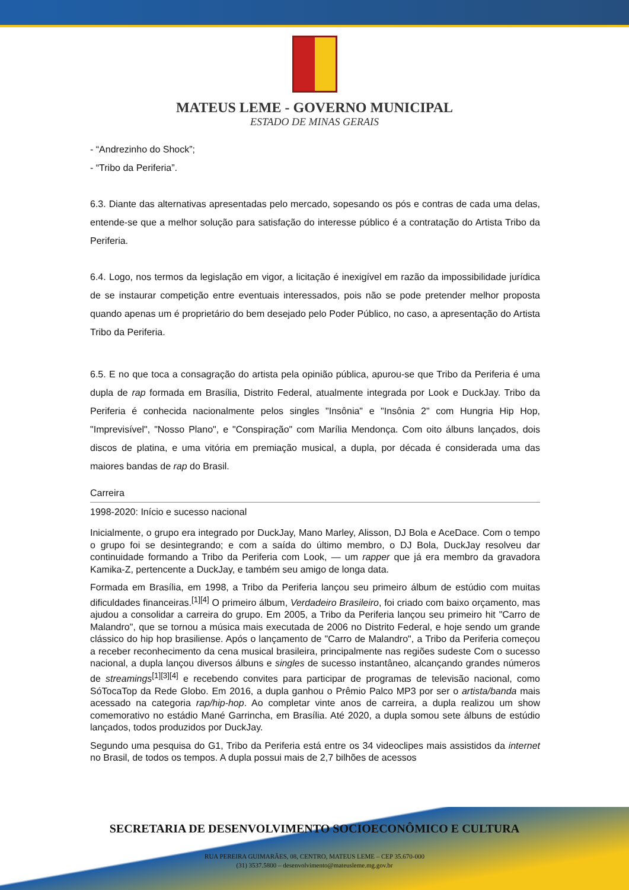MATEUS LEME - GOVERNO MUNICIPAL
ESTADO DE MINAS GERAIS
- “Andrezinho do Shock”;
- “Tribo da Periferia”.
6.3. Diante das alternativas apresentadas pelo mercado, sopesando os pós e contras de cada uma delas, entende-se que a melhor solução para satisfação do interesse público é a contratação do Artista Tribo da Periferia.
6.4. Logo, nos termos da legislação em vigor, a licitação é inexigível em razão da impossibilidade jurídica de se instaurar competição entre eventuais interessados, pois não se pode pretender melhor proposta quando apenas um é proprietário do bem desejado pelo Poder Público, no caso, a apresentação do Artista Tribo da Periferia.
6.5. E no que toca a consagração do artista pela opinião pública, apurou-se que Tribo da Periferia é uma dupla de rap formada em Brasília, Distrito Federal, atualmente integrada por Look e DuckJay. Tribo da Periferia é conhecida nacionalmente pelos singles "Insônia" e "Insônia 2" com Hungria Hip Hop, "Imprevisível", "Nosso Plano", e "Conspiração" com Marília Mendonça. Com oito álbuns lançados, dois discos de platina, e uma vitória em premiação musical, a dupla, por década é considerada uma das maiores bandas de rap do Brasil.
Carreira
1998-2020: Início e sucesso nacional
Inicialmente, o grupo era integrado por DuckJay, Mano Marley, Alisson, DJ Bola e AceDace. Com o tempo o grupo foi se desintegrando; e com a saída do último membro, o DJ Bola, DuckJay resolveu dar continuidade formando a Tribo da Periferia com Look, — um rapper que já era membro da gravadora Kamika-Z, pertencente a DuckJay, e também seu amigo de longa data.
Formada em Brasília, em 1998, a Tribo da Periferia lançou seu primeiro álbum de estúdio com muitas dificuldades financeiras.<sup>[1][4]</sup> O primeiro álbum, Verdadeiro Brasileiro, foi criado com baixo orçamento, mas ajudou a consolidar a carreira do grupo. Em 2005, a Tribo da Periferia lançou seu primeiro hit "Carro de Malandro", que se tornou a música mais executada de 2006 no Distrito Federal, e hoje sendo um grande clássico do hip hop brasiliense. Após o lançamento de "Carro de Malandro", a Tribo da Periferia começou a receber reconhecimento da cena musical brasileira, principalmente nas regiões sudeste Com o sucesso nacional, a dupla lançou diversos álbuns e singles de sucesso instantâneo, alcançando grandes números de streamings<sup>[1][3][4]</sup> e recebendo convites para participar de programas de televisão nacional, como SóTocaTop da Rede Globo. Em 2016, a dupla ganhou o Prêmio Palco MP3 por ser o artista/banda mais acessado na categoria rap/hip-hop. Ao completar vinte anos de carreira, a dupla realizou um show comemorativo no estádio Mané Garrincha, em Brasília. Até 2020, a dupla somou sete álbuns de estúdio lançados, todos produzidos por DuckJay.
Segundo uma pesquisa do G1, Tribo da Periferia está entre os 34 videoclipes mais assistidos da internet no Brasil, de todos os tempos. A dupla possui mais de 2,7 bilhões de acessos
SECRETARIA DE DESENVOLVIMENTO SOCIOECONÔMICO E CULTURA
RUA PEREIRA GUIMARÃES, 08, CENTRO, MATEUS LEME – CEP 35.670-000
(31) 3537.5800 – desenvolvimento@mateusleme.mg.gov.br